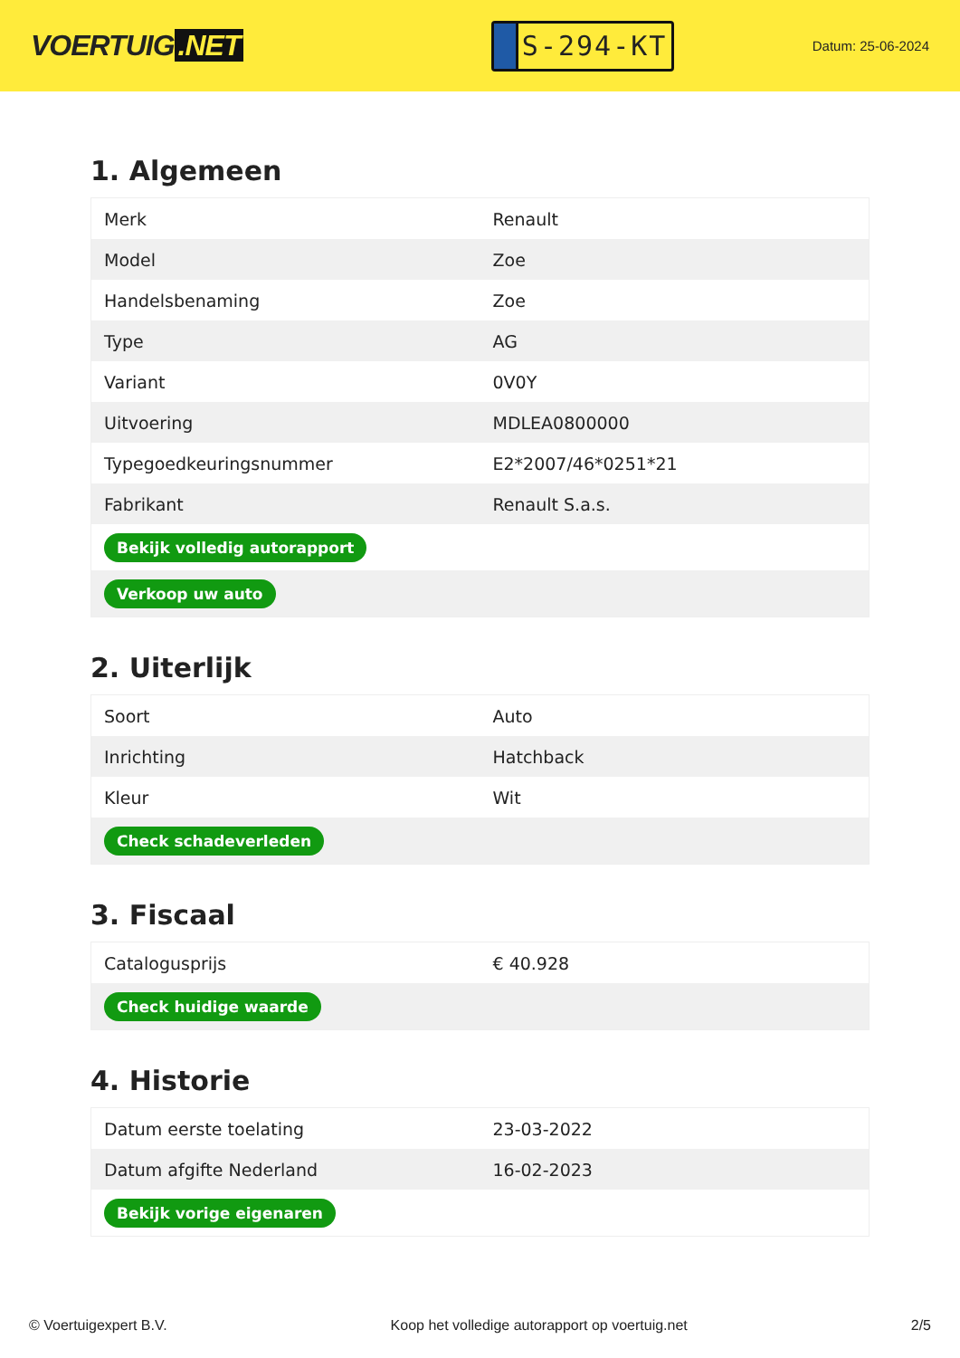VOERTUIG.NET
S-294-KT
Datum: 25-06-2024
1. Algemeen
| Merk | Renault |
| Model | Zoe |
| Handelsbenaming | Zoe |
| Type | AG |
| Variant | 0V0Y |
| Uitvoering | MDLEA0800000 |
| Typegoedkeuringsnummer | E2*2007/46*0251*21 |
| Fabrikant | Renault S.a.s. |
| Bekijk volledig autorapport | |
| Verkoop uw auto | |
2. Uiterlijk
| Soort | Auto |
| Inrichting | Hatchback |
| Kleur | Wit |
| Check schadeverleden | |
3. Fiscaal
| Catalogusprijs | € 40.928 |
| Check huidige waarde | |
4. Historie
| Datum eerste toelating | 23-03-2022 |
| Datum afgifte Nederland | 16-02-2023 |
| Bekijk vorige eigenaren | |
© Voertuigexpert B.V. Koop het volledige autorapport op voertuig.net 2/5